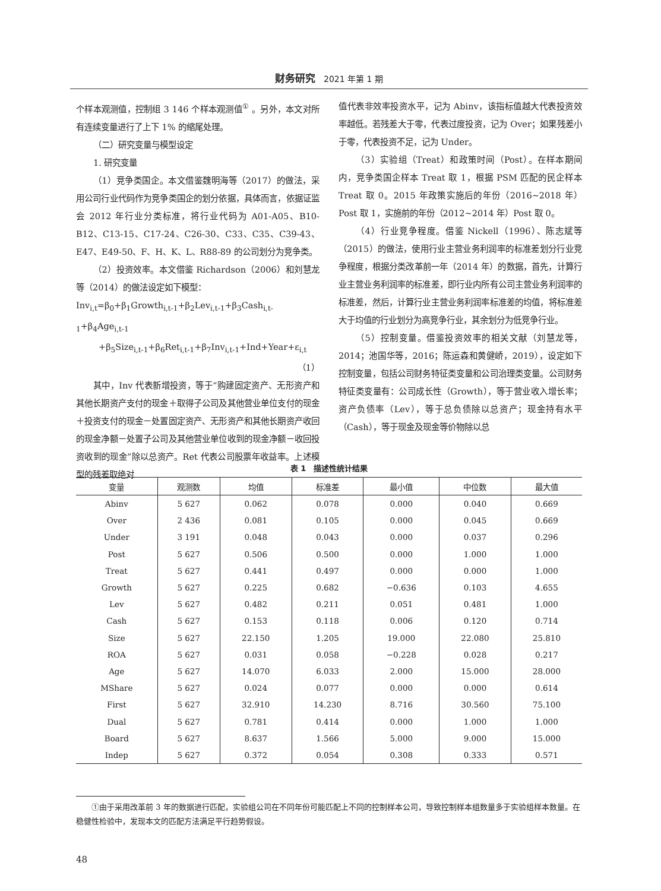财务研究 2021 年第 1 期
个样本观测值，控制组 3 146 个样本观测值<sup>①</sup> 。另外，本文对所有连续变量进行了上下 1% 的缩尾处理。
（二）研究变量与模型设定
1. 研究变量
（1）竞争类国企。本文借鉴魏明海等（2017）的做法，采用公司行业代码作为竞争类国企的划分依据，具体而言，依据证监会 2012 年行业分类标准，将行业代码为 A01-A05、B10-B12、C13-15、C17-24、C26-30、C33、C35、C39-43、E47、E49-50、F、H、K、L、R88-89 的公司划分为竞争类。
（2）投资效率。本文借鉴 Richardson（2006）和刘慧龙等（2014）的做法设定如下模型：
Inv<sub>i,t</sub>=β<sub>0</sub>+β<sub>1</sub>Growth<sub>i,t-1</sub>+β<sub>2</sub>Lev<sub>i,t-1</sub>+β<sub>3</sub>Cash<sub>i,t-1</sub>+β<sub>4</sub>Age<sub>i,t-1</sub>
+β<sub>5</sub>Size<sub>i,t-1</sub>+β<sub>6</sub>Ret<sub>i,t-1</sub>+β<sub>7</sub>Inv<sub>i,t-1</sub>+Ind+Year+ε<sub>i,t</sub>
（1）
其中，Inv 代表新增投资，等于“购建固定资产、无形资产和其他长期资产支付的现金＋取得子公司及其他营业单位支付的现金＋投资支付的现金－处置固定资产、无形资产和其他长期资产收回的现金净额－处置子公司及其他营业单位收到的现金净额－收回投资收到的现金”除以总资产。Ret 代表公司股票年收益率。上述模型的残差取绝对
值代表非效率投资水平，记为 Abinv，该指标值越大代表投资效率越低。若残差大于零，代表过度投资，记为 Over；如果残差小于零，代表投资不足，记为 Under。
（3）实验组（Treat）和政策时间（Post）。在样本期间内，竞争类国企样本 Treat 取 1，根据 PSM 匹配的民企样本 Treat 取 0。2015 年政策实施后的年份（2016~2018 年）Post 取 1，实施前的年份（2012~2014 年）Post 取 0。
（4）行业竞争程度。借鉴 Nickell（1996）、陈志斌等（2015）的做法，使用行业主营业务利润率的标准差划分行业竞争程度，根据分类改革前一年（2014 年）的数据，首先，计算行业主营业务利润率的标准差，即行业内所有公司主营业务利润率的标准差，然后，计算行业主营业务利润率标准差的均值，将标准差大于均值的行业划分为高竞争行业，其余划分为低竞争行业。
（5）控制变量。借鉴投资效率的相关文献（刘慧龙等，2014；池国华等，2016；陈运森和黄健峤，2019），设定如下控制变量，包括公司财务特征类变量和公司治理类变量。公司财务特征类变量有：公司成长性（Growth），等于营业收入增长率；资产负债率（Lev），等于总负债除以总资产；现金持有水平（Cash），等于现金及现金等价物除以总
表 1　描述性统计结果
| 变量 | 观测数 | 均值 | 标准差 | 最小值 | 中位数 | 最大值 |
| --- | --- | --- | --- | --- | --- | --- |
| Abinv | 5 627 | 0.062 | 0.078 | 0.000 | 0.040 | 0.669 |
| Over | 2 436 | 0.081 | 0.105 | 0.000 | 0.045 | 0.669 |
| Under | 3 191 | 0.048 | 0.043 | 0.000 | 0.037 | 0.296 |
| Post | 5 627 | 0.506 | 0.500 | 0.000 | 1.000 | 1.000 |
| Treat | 5 627 | 0.441 | 0.497 | 0.000 | 0.000 | 1.000 |
| Growth | 5 627 | 0.225 | 0.682 | −0.636 | 0.103 | 4.655 |
| Lev | 5 627 | 0.482 | 0.211 | 0.051 | 0.481 | 1.000 |
| Cash | 5 627 | 0.153 | 0.118 | 0.006 | 0.120 | 0.714 |
| Size | 5 627 | 22.150 | 1.205 | 19.000 | 22.080 | 25.810 |
| ROA | 5 627 | 0.031 | 0.058 | −0.228 | 0.028 | 0.217 |
| Age | 5 627 | 14.070 | 6.033 | 2.000 | 15.000 | 28.000 |
| MShare | 5 627 | 0.024 | 0.077 | 0.000 | 0.000 | 0.614 |
| First | 5 627 | 32.910 | 14.230 | 8.716 | 30.560 | 75.100 |
| Dual | 5 627 | 0.781 | 0.414 | 0.000 | 1.000 | 1.000 |
| Board | 5 627 | 8.637 | 1.566 | 5.000 | 9.000 | 15.000 |
| Indep | 5 627 | 0.372 | 0.054 | 0.308 | 0.333 | 0.571 |
①由于采用改革前 3 年的数据进行匹配，实验组公司在不同年份可能匹配上不同的控制样本公司，导致控制样本组数量多于实验组样本数量。在稳健性检验中，发现本文的匹配方法满足平行趋势假设。
48